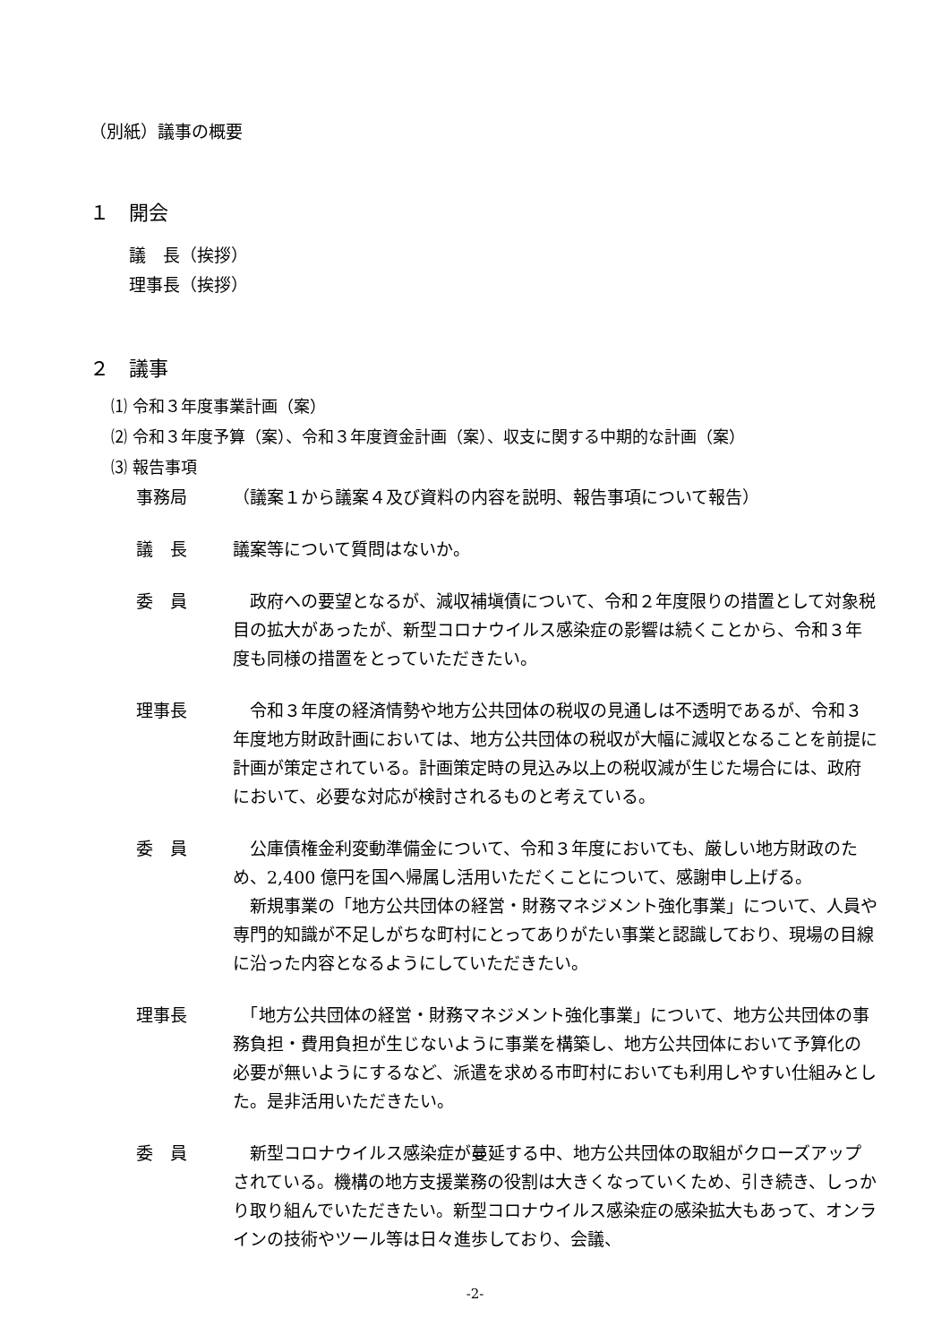（別紙）議事の概要
１　開会
議　長（挨拶）
理事長（挨拶）
２　議事
⑴ 令和３年度事業計画（案）
⑵ 令和３年度予算（案）、令和３年度資金計画（案）、収支に関する中期的な計画（案）
⑶ 報告事項
事務局 （議案１から議案４及び資料の内容を説明、報告事項について報告）
議　長 議案等について質問はないか。
委　員 　政府への要望となるが、減収補塡債について、令和２年度限りの措置として対象税目の拡大があったが、新型コロナウイルス感染症の影響は続くことから、令和３年度も同様の措置をとっていただきたい。
理事長 　令和３年度の経済情勢や地方公共団体の税収の見通しは不透明であるが、令和３年度地方財政計画においては、地方公共団体の税収が大幅に減収となることを前提に計画が策定されている。計画策定時の見込み以上の税収減が生じた場合には、政府において、必要な対応が検討されるものと考えている。
委　員 　公庫債権金利変動準備金について、令和３年度においても、厳しい地方財政のため、2,400 億円を国へ帰属し活用いただくことについて、感謝申し上げる。
　新規事業の「地方公共団体の経営・財務マネジメント強化事業」について、人員や専門的知識が不足しがちな町村にとってありがたい事業と認識しており、現場の目線に沿った内容となるようにしていただきたい。
理事長 　「地方公共団体の経営・財務マネジメント強化事業」について、地方公共団体の事務負担・費用負担が生じないように事業を構築し、地方公共団体において予算化の必要が無いようにするなど、派遣を求める市町村においても利用しやすい仕組みとした。是非活用いただきたい。
委　員 　新型コロナウイルス感染症が蔓延する中、地方公共団体の取組がクローズアップされている。機構の地方支援業務の役割は大きくなっていくため、引き続き、しっかり取り組んでいただきたい。新型コロナウイルス感染症の感染拡大もあって、オンラインの技術やツール等は日々進歩しており、会議、
-2-